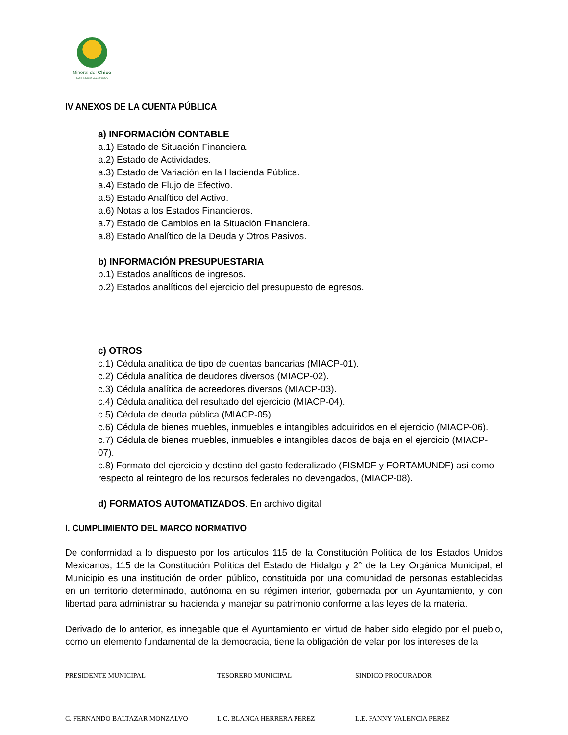Mineral del Chico
PARA SEGUIR AVANZANDO
IV ANEXOS DE LA CUENTA PÚBLICA
a) INFORMACIÓN CONTABLE
a.1) Estado de Situación Financiera.
a.2) Estado de Actividades.
a.3) Estado de Variación en la Hacienda Pública.
a.4) Estado de Flujo de Efectivo.
a.5) Estado Analítico del Activo.
a.6) Notas a los Estados Financieros.
a.7) Estado de Cambios en la Situación Financiera.
a.8) Estado Analítico de la Deuda y Otros Pasivos.
b) INFORMACIÓN PRESUPUESTARIA
b.1) Estados analíticos de ingresos.
b.2) Estados analíticos del ejercicio del presupuesto de egresos.
c) OTROS
c.1) Cédula analítica de tipo de cuentas bancarias (MIACP-01).
c.2) Cédula analítica de deudores diversos (MIACP-02).
c.3) Cédula analítica de acreedores diversos (MIACP-03).
c.4) Cédula analítica del resultado del ejercicio (MIACP-04).
c.5) Cédula de deuda pública (MIACP-05).
c.6) Cédula de bienes muebles, inmuebles e intangibles adquiridos en el ejercicio (MIACP-06).
c.7) Cédula de bienes muebles, inmuebles e intangibles dados de baja en el ejercicio (MIACP-07).
c.8) Formato del ejercicio y destino del gasto federalizado (FISMDF y FORTAMUNDF) así como respecto al reintegro de los recursos federales no devengados, (MIACP-08).
d) FORMATOS AUTOMATIZADOS. En archivo digital
I. CUMPLIMIENTO DEL MARCO NORMATIVO
De conformidad a lo dispuesto por los artículos 115 de la Constitución Política de los Estados Unidos Mexicanos, 115 de la Constitución Política del Estado de Hidalgo y 2° de la Ley Orgánica Municipal, el Municipio es una institución de orden público, constituida por una comunidad de personas establecidas en un territorio determinado, autónoma en su régimen interior, gobernada por un Ayuntamiento, y con libertad para administrar su hacienda y manejar su patrimonio conforme a las leyes de la materia.
Derivado de lo anterior, es innegable que el Ayuntamiento en virtud de haber sido elegido por el pueblo, como un elemento fundamental de la democracia, tiene la obligación de velar por los intereses de la
PRESIDENTE MUNICIPAL TESORERO MUNICIPAL SINDICO PROCURADOR
C. FERNANDO BALTAZAR MONZALVO L.C. BLANCA HERRERA PEREZ L.E. FANNY VALENCIA PEREZ